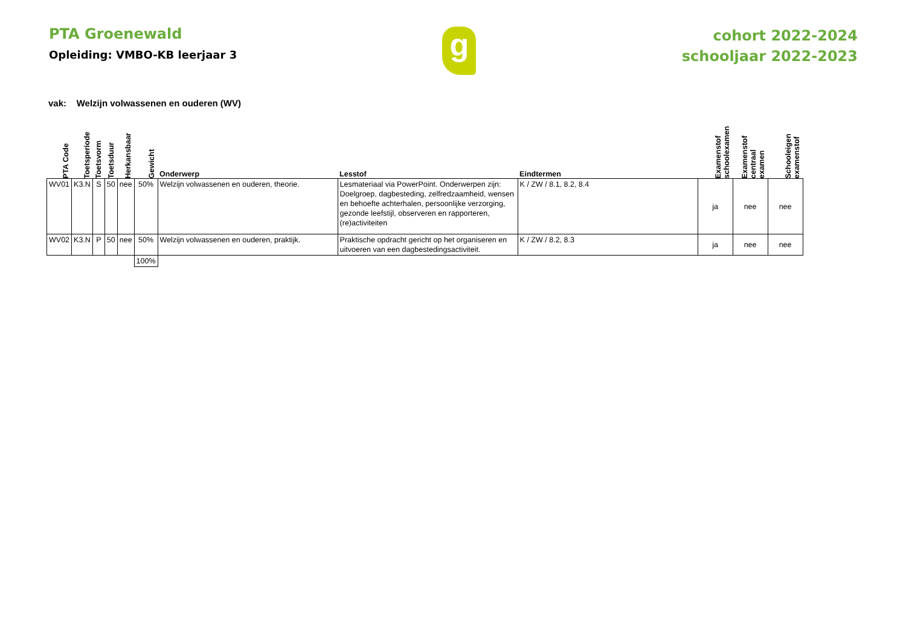PTA Groenewald
Opleiding: VMBO-KB leerjaar 3
g
cohort 2022-2024
schooljaar 2022-2023
vak: Welzijn volwassenen en ouderen (WV)
| PTA Code | Toetsperiode | Toetsvorm | Toetsduur | Herkansbaar | Gewicht | Onderwerp | Lesstof | Eindtermen | Examenstof schoolexamen | Examenstof centraal examen | Schooleigen examenstof |
| --- | --- | --- | --- | --- | --- | --- | --- | --- | --- | --- | --- |
| WV01 | K3.N | S | 50 | nee | 50% | Welzijn volwassenen en ouderen, theorie. | Lesmateriaal via PowerPoint. Onderwerpen zijn: Doelgroep, dagbesteding, zelfredzaamheid, wensen en behoefte achterhalen, persoonlijke verzorging, gezonde leefstijl, observeren en rapporteren, (re)activiteiten | K / ZW / 8.1, 8.2, 8.4 | ja | nee | nee |
| WV02 | K3.N | P | 50 | nee | 50% | Welzijn volwassenen en ouderen, praktijk. | Praktische opdracht gericht op het organiseren en uitvoeren van een dagbestedingsactiviteit. | K / ZW / 8.2, 8.3 | ja | nee | nee |
| | | | | | 100% | | | | | | |